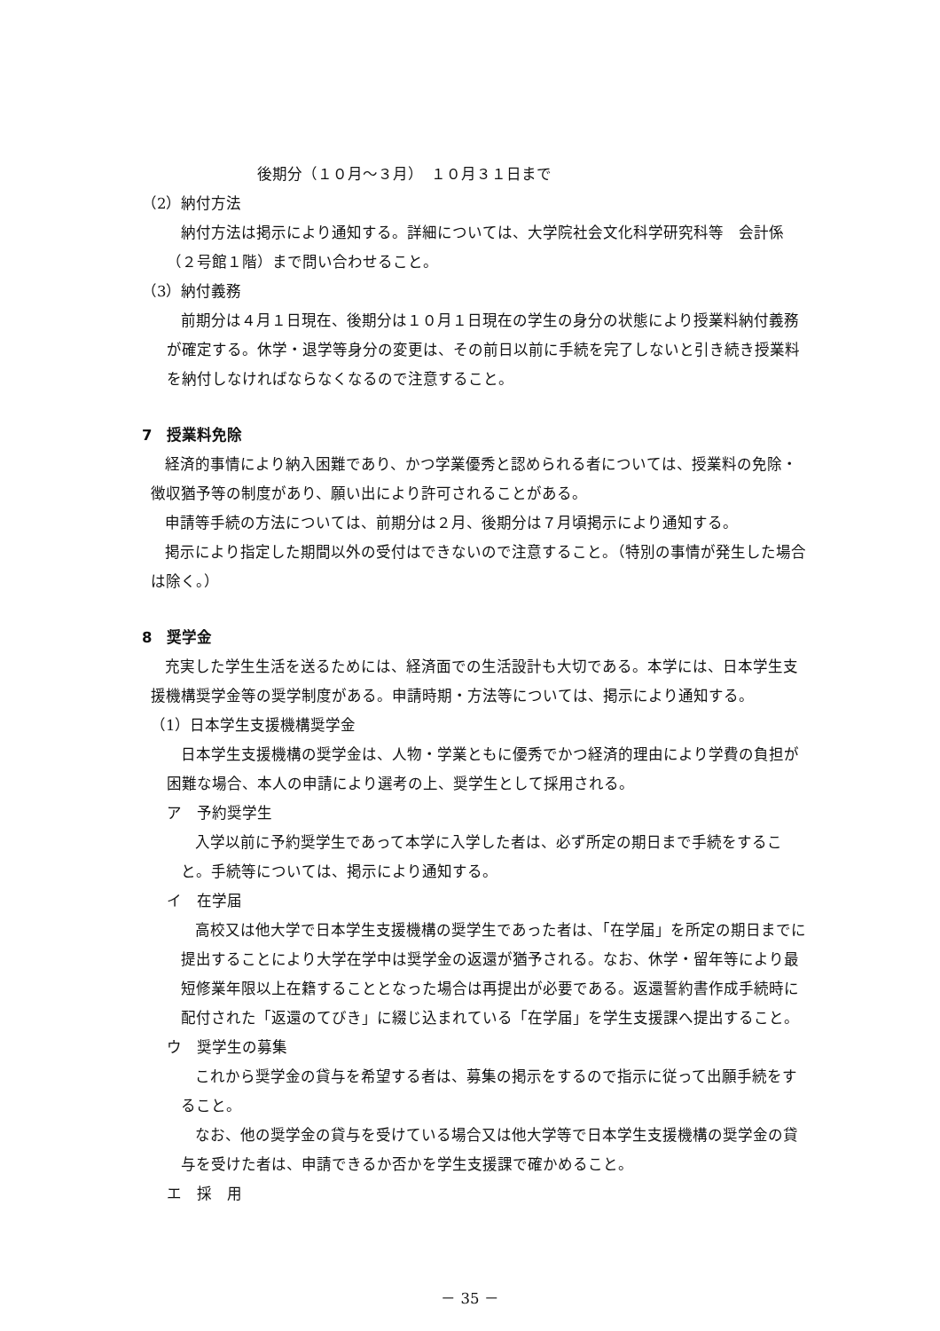後期分（１０月～３月）　１０月３１日まで
（2）納付方法
納付方法は掲示により通知する。詳細については、大学院社会文化科学研究科等　会計係（２号館１階）まで問い合わせること。
（3）納付義務
前期分は４月１日現在、後期分は１０月１日現在の学生の身分の状態により授業料納付義務が確定する。休学・退学等身分の変更は、その前日以前に手続を完了しないと引き続き授業料を納付しなければならなくなるので注意すること。
7　授業料免除
経済的事情により納入困難であり、かつ学業優秀と認められる者については、授業料の免除・徴収猶予等の制度があり、願い出により許可されることがある。
申請等手続の方法については、前期分は２月、後期分は７月頃掲示により通知する。
掲示により指定した期間以外の受付はできないので注意すること。（特別の事情が発生した場合は除く。）
8　奨学金
充実した学生生活を送るためには、経済面での生活設計も大切である。本学には、日本学生支援機構奨学金等の奨学制度がある。申請時期・方法等については、掲示により通知する。
（1）日本学生支援機構奨学金
日本学生支援機構の奨学金は、人物・学業ともに優秀でかつ経済的理由により学費の負担が困難な場合、本人の申請により選考の上、奨学生として採用される。
ア　予約奨学生
入学以前に予約奨学生であって本学に入学した者は、必ず所定の期日まで手続をすること。手続等については、掲示により通知する。
イ　在学届
高校又は他大学で日本学生支援機構の奨学生であった者は、「在学届」を所定の期日までに提出することにより大学在学中は奨学金の返還が猶予される。なお、休学・留年等により最短修業年限以上在籍することとなった場合は再提出が必要である。返還誓約書作成手続時に配付された「返還のてびき」に綴じ込まれている「在学届」を学生支援課へ提出すること。
ウ　奨学生の募集
これから奨学金の貸与を希望する者は、募集の掲示をするので指示に従って出願手続をすること。
なお、他の奨学金の貸与を受けている場合又は他大学等で日本学生支援機構の奨学金の貸与を受けた者は、申請できるか否かを学生支援課で確かめること。
エ　採　用
－ 35 －